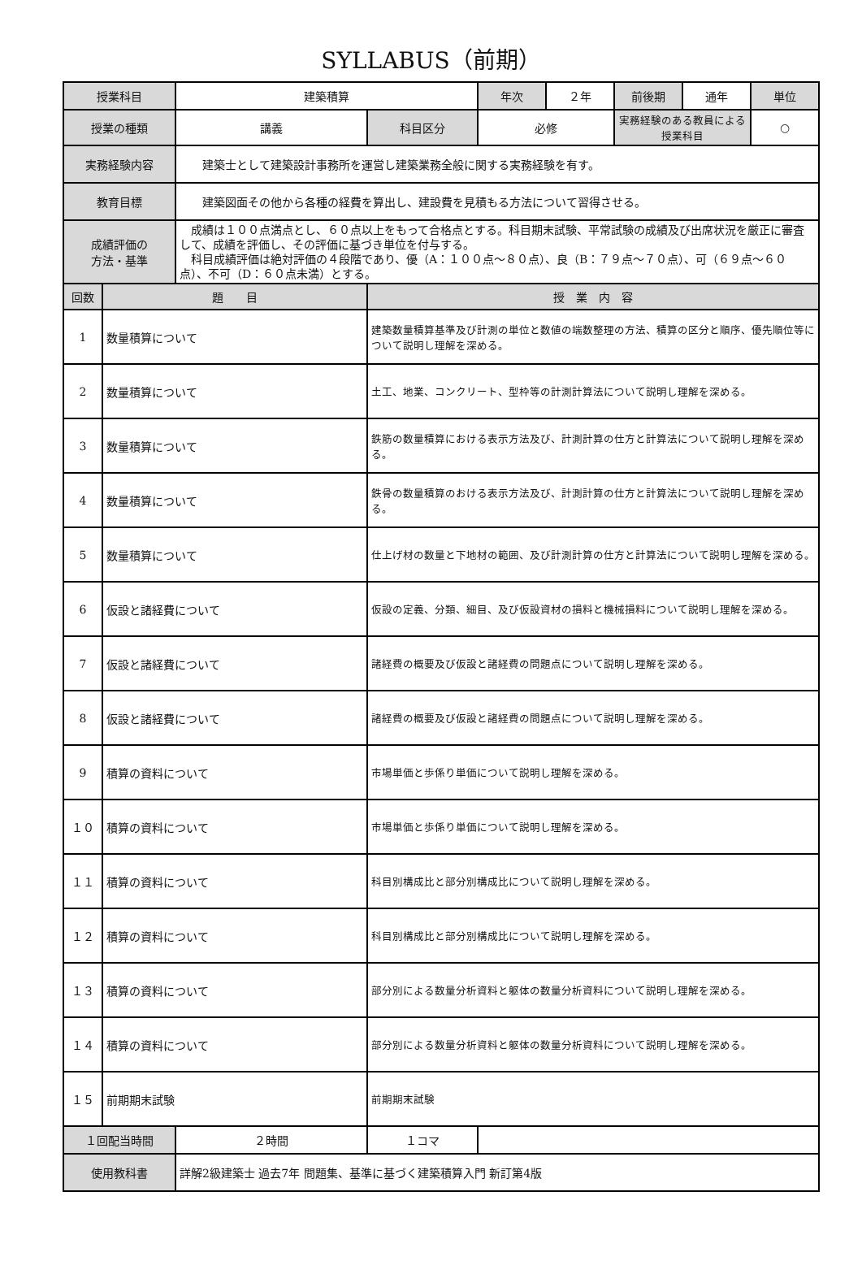SYLLABUS（前期）
| 授業科目 | | 建築積算 | | 年次 | ２年 | 前後期 | 通年 | 単位 |
| 授業の種類 | | 講義 | 科目区分 | 必修 | | 実務経験のある教員による授業科目 | | ○ |
| 実務経験内容 | | 建築士として建築設計事務所を運営し建築業務全般に関する実務経験を有す。 | | | | | | |
| 教育目標 | | 建築図面その他から各種の経費を算出し、建設費を見積もる方法について習得させる。 | | | | | | |
| 成績評価の 方法・基準 | | 成績は１００点満点とし、６０点以上をもって合格点とする。科目期末試験、平常試験の成績及び出席状況を厳正に審査して、成績を評価し、その評価に基づき単位を付与する。 科目成績評価は絶対評価の４段階であり、優（A：１００点～８０点）、良（B：７９点～７０点）、可（６９点～６０点）、不可（D：６０点未満）とする。 | | | | | | |
| 回数 | 題 目 | | 授 業 内 容 | | | | | |
| 1 | 数量積算について | | 建築数量積算基準及び計測の単位と数値の端数整理の方法、積算の区分と順序、優先順位等について説明し理解を深める。 | | | | | |
| 2 | 数量積算について | | 土工、地業、コンクリート、型枠等の計測計算法について説明し理解を深める。 | | | | | |
| 3 | 数量積算について | | 鉄筋の数量積算における表示方法及び、計測計算の仕方と計算法について説明し理解を深める。 | | | | | |
| 4 | 数量積算について | | 鉄骨の数量積算のおける表示方法及び、計測計算の仕方と計算法について説明し理解を深める。 | | | | | |
| 5 | 数量積算について | | 仕上げ材の数量と下地材の範囲、及び計測計算の仕方と計算法について説明し理解を深める。 | | | | | |
| 6 | 仮設と諸経費について | | 仮設の定義、分類、細目、及び仮設資材の損料と機械損料について説明し理解を深める。 | | | | | |
| 7 | 仮設と諸経費について | | 諸経費の概要及び仮設と諸経費の問題点について説明し理解を深める。 | | | | | |
| 8 | 仮設と諸経費について | | 諸経費の概要及び仮設と諸経費の問題点について説明し理解を深める。 | | | | | |
| 9 | 積算の資料について | | 市場単価と歩係り単価について説明し理解を深める。 | | | | | |
| １０ | 積算の資料について | | 市場単価と歩係り単価について説明し理解を深める。 | | | | | |
| １１ | 積算の資料について | | 科目別構成比と部分別構成比について説明し理解を深める。 | | | | | |
| １２ | 積算の資料について | | 科目別構成比と部分別構成比について説明し理解を深める。 | | | | | |
| １３ | 積算の資料について | | 部分別による数量分析資料と躯体の数量分析資料について説明し理解を深める。 | | | | | |
| １４ | 積算の資料について | | 部分別による数量分析資料と躯体の数量分析資料について説明し理解を深める。 | | | | | |
| １５ | 前期期末試験 | | 前期期末試験 | | | | | |
| １回配当時間 | | ２時間 | １コマ | | | | | |
| 使用教科書 | | 詳解2級建築士 過去7年 問題集、基準に基づく建築積算入門 新訂第4版 | | | | | | |